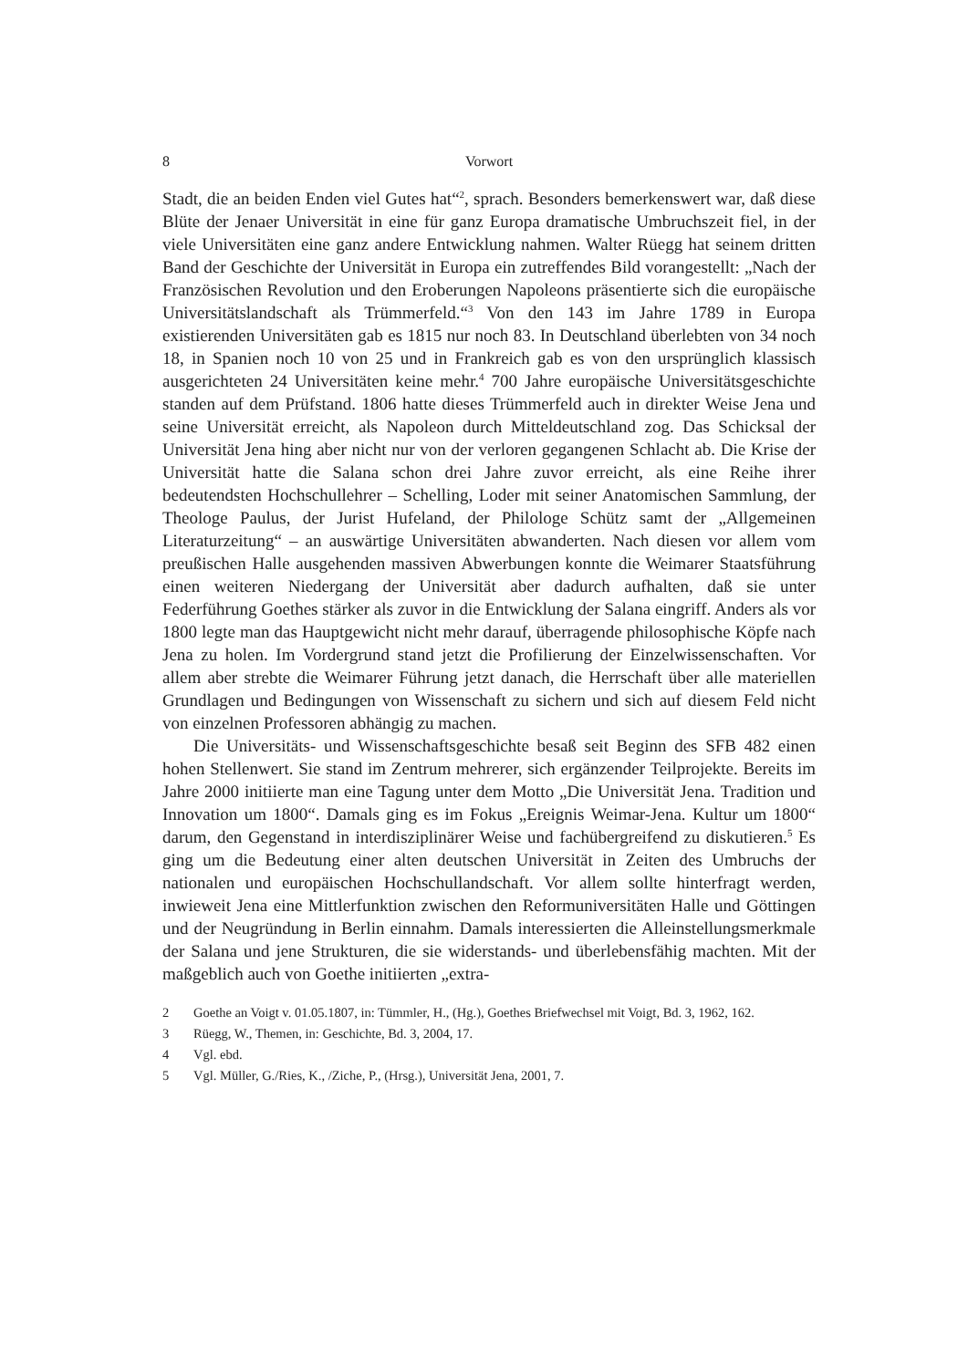8 Vorwort
Stadt, die an beiden Enden viel Gutes hat“<sup>2</sup>, sprach. Besonders bemerkenswert war, daß diese Blüte der Jenaer Universität in eine für ganz Europa dramatische Umbruchszeit fiel, in der viele Universitäten eine ganz andere Entwicklung nahmen. Walter Rüegg hat seinem dritten Band der Geschichte der Universität in Europa ein zutreffendes Bild vorangestellt: „Nach der Französischen Revolution und den Eroberungen Napoleons präsentierte sich die europäische Universitätslandschaft als Trümmerfeld.“<sup>3</sup> Von den 143 im Jahre 1789 in Europa existierenden Universitäten gab es 1815 nur noch 83. In Deutschland überlebten von 34 noch 18, in Spanien noch 10 von 25 und in Frankreich gab es von den ursprünglich klassisch ausgerichteten 24 Universitäten keine mehr.<sup>4</sup> 700 Jahre europäische Universitätsgeschichte standen auf dem Prüfstand. 1806 hatte dieses Trümmerfeld auch in direkter Weise Jena und seine Universität erreicht, als Napoleon durch Mitteldeutschland zog. Das Schicksal der Universität Jena hing aber nicht nur von der verloren gegangenen Schlacht ab. Die Krise der Universität hatte die Salana schon drei Jahre zuvor erreicht, als eine Reihe ihrer bedeutendsten Hochschullehrer – Schelling, Loder mit seiner Anatomischen Sammlung, der Theologe Paulus, der Jurist Hufeland, der Philologe Schütz samt der „Allgemeinen Literaturzeitung“ – an auswärtige Universitäten abwanderten. Nach diesen vor allem vom preußischen Halle ausgehenden massiven Abwerbungen konnte die Weimarer Staatsführung einen weiteren Niedergang der Universität aber dadurch aufhalten, daß sie unter Federführung Goethes stärker als zuvor in die Entwicklung der Salana eingriff. Anders als vor 1800 legte man das Hauptgewicht nicht mehr darauf, überragende philosophische Köpfe nach Jena zu holen. Im Vordergrund stand jetzt die Profilierung der Einzelwissenschaften. Vor allem aber strebte die Weimarer Führung jetzt danach, die Herrschaft über alle materiellen Grundlagen und Bedingungen von Wissenschaft zu sichern und sich auf diesem Feld nicht von einzelnen Professoren abhängig zu machen.
Die Universitäts- und Wissenschaftsgeschichte besaß seit Beginn des SFB 482 einen hohen Stellenwert. Sie stand im Zentrum mehrerer, sich ergänzender Teilprojekte. Bereits im Jahre 2000 initiierte man eine Tagung unter dem Motto „Die Universität Jena. Tradition und Innovation um 1800“. Damals ging es im Fokus „Ereignis Weimar-Jena. Kultur um 1800“ darum, den Gegenstand in interdisziplinärer Weise und fachübergreifend zu diskutieren.<sup>5</sup> Es ging um die Bedeutung einer alten deutschen Universität in Zeiten des Umbruchs der nationalen und europäischen Hochschullandschaft. Vor allem sollte hinterfragt werden, inwieweit Jena eine Mittlerfunktion zwischen den Reformuniversitäten Halle und Göttingen und der Neugründung in Berlin einnahm. Damals interessierten die Alleinstellungsmerkmale der Salana und jene Strukturen, die sie widerstands- und überlebensfähig machten. Mit der maßgeblich auch von Goethe initiierten „extra-
2 Goethe an Voigt v. 01.05.1807, in: Tümmler, H., (Hg.), Goethes Briefwechsel mit Voigt, Bd. 3, 1962, 162.
3 Rüegg, W., Themen, in: Geschichte, Bd. 3, 2004, 17.
4 Vgl. ebd.
5 Vgl. Müller, G./Ries, K., /Ziche, P., (Hrsg.), Universität Jena, 2001, 7.